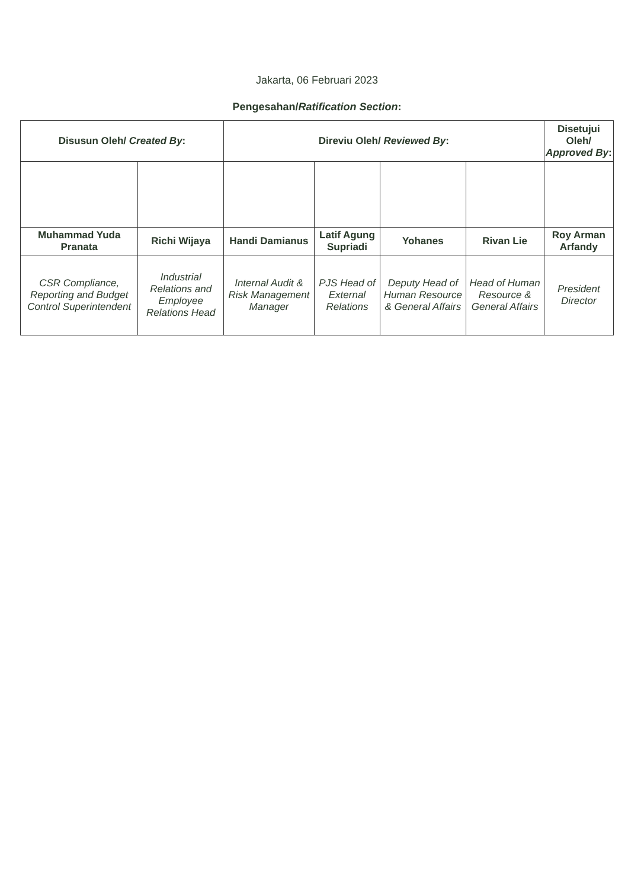Jakarta, 06 Februari 2023
Pengesahan/Ratification Section:
| Disusun Oleh/ Created By : | | Direviu Oleh/ Reviewed By : | | | | Disetujui Oleh/ Approved By : |
| --- | --- | --- | --- | --- | --- | --- |
| Muhammad Yuda Pranata | Richi Wijaya | Handi Damianus | Latif Agung Supriadi | Yohanes | Rivan Lie | Roy Arman Arfandy |
| CSR Compliance, Reporting and Budget Control Superintendent | Industrial Relations and Employee Relations Head | Internal Audit & Risk Management Manager | PJS Head of External Relations | Deputy Head of Human Resource & General Affairs | Head of Human Resource & General Affairs | President Director |